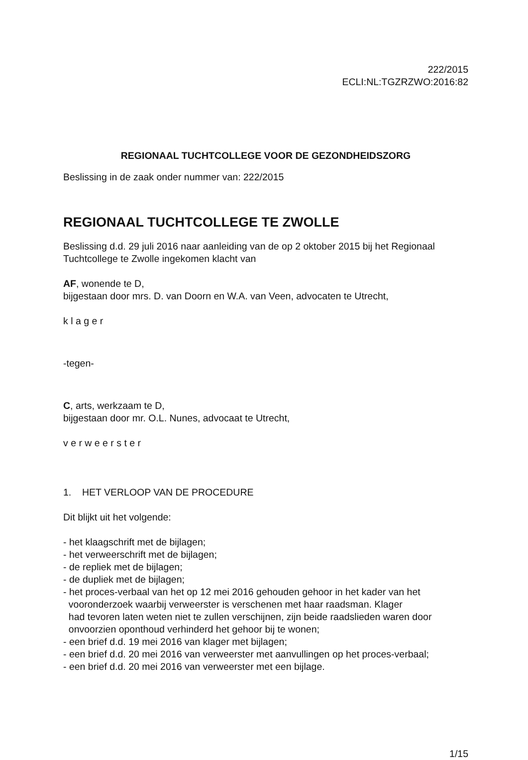222/2015
ECLI:NL:TGZRZWO:2016:82
REGIONAAL TUCHTCOLLEGE VOOR DE GEZONDHEIDSZORG
Beslissing in de zaak onder nummer van: 222/2015
REGIONAAL TUCHTCOLLEGE TE ZWOLLE
Beslissing d.d. 29 juli 2016 naar aanleiding van de op 2 oktober 2015 bij het Regionaal Tuchtcollege te Zwolle ingekomen klacht van
AF, wonende te D,
bijgestaan door mrs. D. van Doorn en W.A. van Veen, advocaten te Utrecht,
k l a g e r
-tegen-
C, arts, werkzaam te D,
bijgestaan door mr. O.L. Nunes, advocaat te Utrecht,
v e r w e e r s t e r
1. HET VERLOOP VAN DE PROCEDURE
Dit blijkt uit het volgende:
- het klaagschrift met de bijlagen;
- het verweerschrift met de bijlagen;
- de repliek met de bijlagen;
- de dupliek met de bijlagen;
- het proces-verbaal van het op 12 mei 2016 gehouden gehoor in het kader van het
vooronderzoek waarbij verweerster is verschenen met haar raadsman. Klager
had tevoren laten weten niet te zullen verschijnen, zijn beide raadslieden waren door
onvoorzien oponthoud verhinderd het gehoor bij te wonen;
- een brief d.d. 19 mei 2016 van klager met bijlagen;
- een brief d.d. 20 mei 2016 van verweerster met aanvullingen op het proces-verbaal;
- een brief d.d. 20 mei 2016 van verweerster met een bijlage.
1/15